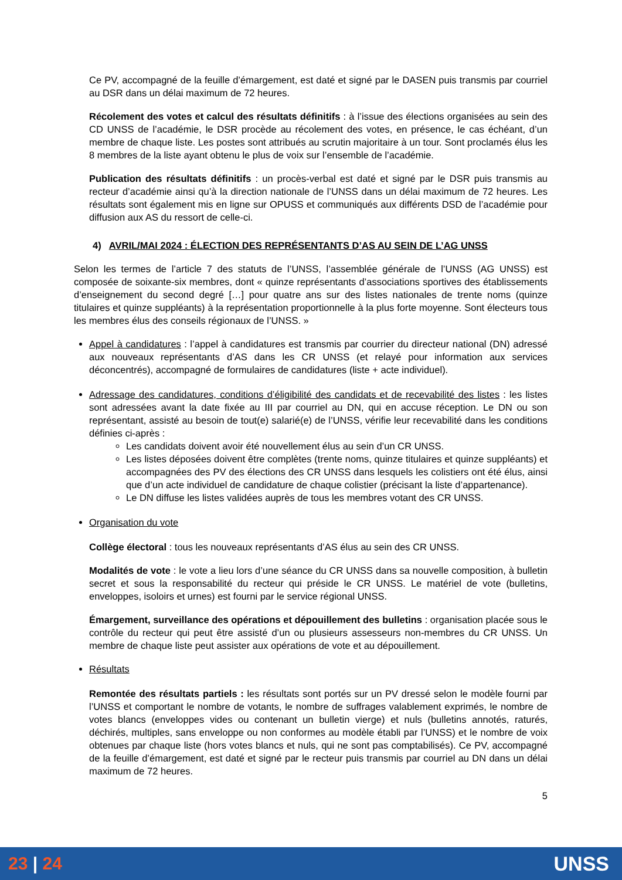Ce PV, accompagné de la feuille d’émargement, est daté et signé par le DASEN puis transmis par courriel au DSR dans un délai maximum de 72 heures.
Récolement des votes et calcul des résultats définitifs : à l’issue des élections organisées au sein des CD UNSS de l’académie, le DSR procède au récolement des votes, en présence, le cas échéant, d’un membre de chaque liste. Les postes sont attribués au scrutin majoritaire à un tour. Sont proclamés élus les 8 membres de la liste ayant obtenu le plus de voix sur l’ensemble de l’académie.
Publication des résultats définitifs : un procès-verbal est daté et signé par le DSR puis transmis au recteur d’académie ainsi qu’à la direction nationale de l’UNSS dans un délai maximum de 72 heures. Les résultats sont également mis en ligne sur OPUSS et communiqués aux différents DSD de l’académie pour diffusion aux AS du ressort de celle-ci.
4) AVRIL/MAI 2024 : ÉLECTION DES REPRÉSENTANTS D’AS AU SEIN DE L’AG UNSS
Selon les termes de l’article 7 des statuts de l’UNSS, l’assemblée générale de l’UNSS (AG UNSS) est composée de soixante-six membres, dont « quinze représentants d’associations sportives des établissements d’enseignement du second degré […] pour quatre ans sur des listes nationales de trente noms (quinze titulaires et quinze suppléants) à la représentation proportionnelle à la plus forte moyenne. Sont électeurs tous les membres élus des conseils régionaux de l’UNSS. »
Appel à candidatures : l’appel à candidatures est transmis par courrier du directeur national (DN) adressé aux nouveaux représentants d’AS dans les CR UNSS (et relayé pour information aux services déconcentrés), accompagné de formulaires de candidatures (liste + acte individuel).
Adressage des candidatures, conditions d’éligibilité des candidats et de recevabilité des listes : les listes sont adressées avant la date fixée au III par courriel au DN, qui en accuse réception. Le DN ou son représentant, assisté au besoin de tout(e) salarié(e) de l’UNSS, vérifie leur recevabilité dans les conditions définies ci-après :
Les candidats doivent avoir été nouvellement élus au sein d’un CR UNSS.
Les listes déposées doivent être complètes (trente noms, quinze titulaires et quinze suppléants) et accompagnées des PV des élections des CR UNSS dans lesquels les colistiers ont été élus, ainsi que d’un acte individuel de candidature de chaque colistier (précisant la liste d’appartenance).
Le DN diffuse les listes validées auprès de tous les membres votant des CR UNSS.
Organisation du vote
Collège électoral : tous les nouveaux représentants d’AS élus au sein des CR UNSS.
Modalités de vote : le vote a lieu lors d’une séance du CR UNSS dans sa nouvelle composition, à bulletin secret et sous la responsabilité du recteur qui préside le CR UNSS. Le matériel de vote (bulletins, enveloppes, isoloirs et urnes) est fourni par le service régional UNSS.
Émargement, surveillance des opérations et dépouillement des bulletins : organisation placée sous le contrôle du recteur qui peut être assisté d’un ou plusieurs assesseurs non-membres du CR UNSS. Un membre de chaque liste peut assister aux opérations de vote et au dépouillement.
Résultats
Remontée des résultats partiels : les résultats sont portés sur un PV dressé selon le modèle fourni par l’UNSS et comportant le nombre de votants, le nombre de suffrages valablement exprimés, le nombre de votes blancs (enveloppes vides ou contenant un bulletin vierge) et nuls (bulletins annotés, raturés, déchirés, multiples, sans enveloppe ou non conformes au modèle établi par l’UNSS) et le nombre de voix obtenues par chaque liste (hors votes blancs et nuls, qui ne sont pas comptabilisés). Ce PV, accompagné de la feuille d’émargement, est daté et signé par le recteur puis transmis par courriel au DN dans un délai maximum de 72 heures.
5
23 | 24 UNSS